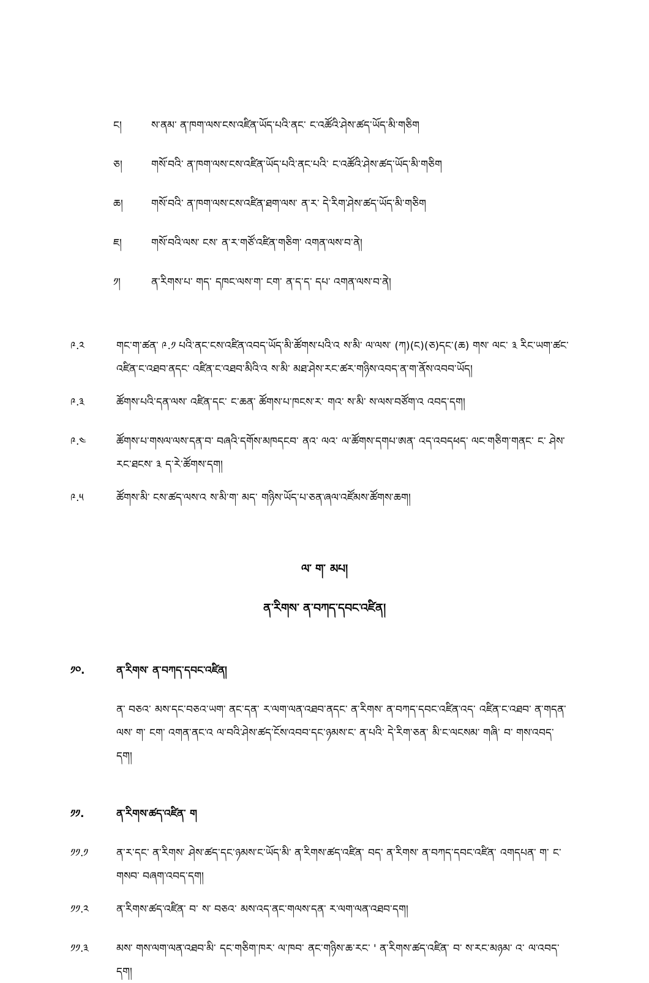ང།
ས་ནམ་ ན་ཁག་ལས་ངས་འཛིན་ཡོད་པའི་ནང་ ང་འཚོའི་ཤེས་ཚད་ཡོད་མི་གཅིག
ཅ།
གསོ་བའི་ ན་ཁག་ལས་ངས་འཛིན་ཡོད་པའི་ནང་པའི་ ང་འཚོའི་ཤེས་ཚད་ཡོད་མི་གཅིག
ཆ།
གསོ་བའི་ ན་ཁག་ལས་ངས་འཛིན་ཐག་ལས་ ན་ར་ དེ་རིག་ཤེས་ཚད་ཡོད་མི་གཅིག
ཇ།
གསོ་བའི་ལས་ ངས་ ན་ར་གཙོ་འཛིན་གཅིག་ འགན་ལས་བ་ནེ།
༡།
ན་རིགས་པ་ གད་ དཁང་ལས་ག་ ངག་ ན་ད་ད་ དཔ་ འགན་ལས་བ་ནེ།
༩.༢
གང་ག་ཚན་ ༩.༡ པའི་ནང་ངས་འཛིན་འབད་ཡོད་མི་ཚོགས་པའི་འ ས་མི་ ལ་ལས་ (ཀ)(ང)(ཅ)དང་(ཆ) གས་ ལང་ ༣ རིང་ཡག་ཚང་འཛིན་ང་འཐབ་ནདང་ འཛིན་ང་འཐབ་མིའི་འ ས་མི་ མཐ་ཤེས་རང་ཚར་གཉིས་འབད་ན་ག་ནོས་འབབ་ཡོད།
༩.༣
ཚོགས་པའི་དན་ལས་ འཛིན་དང་ ང་ཆན་ ཚོགས་པ་ཁངས་ར་ གའ་ ས་མི་ ས་ལས་བཙོག་འ འབད་དག།
༩.༤
ཚོགས་པ་གསལ་ལས་དན་བ་ བཞའི་དགོས་མཁདངབ་ ནའ་ ལའ་ ལ་ཚོགས་དགཔ་ཨན་ འད་འབདཕད་ ལང་གཅིག་གནང་ ང་ ཤེས་རང་ཐངས་ ༣ ད་རེ་ཚོགས་དག།
༩.༥
ཚོགས་མི་ ངས་ཚད་ལས་འ ས་མི་ག་ མད་ གཉིས་ཡོད་པ་ཅན་ཞལ་འཛོམས་ཚོགས་ཆག།
ལ་ ག་ མཔ།
ན་རིགས་ ན་བཀད་དབང་འཛིན།
༡༠.
ན་རིགས་ ན་བཀད་དབང་འཛིན།
ན་ བཅའ་ མས་དང་བཅའ་ཡག་ ནང་དན་ ར་ལག་ལན་འཐབ་ནདང་ ན་རིགས་ ན་བཀད་དབང་འཛིན་འད་ འཛིན་ང་འཐབ་ ན་གདན་ལས་ ག་ ངག་ འགན་ནང་འ ལ་བའི་ཤེས་ཚད་ངོས་འབབ་དང་ཉམས་ང་ ན་པའི་ དེ་རིག་ཅན་ མི་ང་ལངསམ་ གཞི་ བ་ གས་འབད་དག།
༡༡.
ན་རིགས་ཚད་འཛིན་ ག
༡༡.༡
ན་ར་དང་ ན་རིགས་ ཤེས་ཚད་དང་ཉམས་ང་ཡོད་མི་ ན་རིགས་ཚད་འཛིན་ བད་ ན་རིགས་ ན་བཀད་དབང་འཛིན་ འགདཔན་ ག་ ང་གསབ་ བཞག་འབད་དག།
༡༡.༢
ན་རིགས་ཚད་འཛིན་ བ་ ས་ བཅའ་ མས་འད་ནང་གལས་དན་ ར་ལག་ལན་འཐབ་དག།
༡༡.༣
མས་ གས་ལག་ལན་འཐབ་མི་ དང་གཅིག་ཁར་ ལ་ཁབ་ ནང་གཉིས་ཆ་རང་ ' ན་རིགས་ཚད་འཛིན་ བ་ ས་རང་མཉམ་ འ་ ལ་འབད་དག།